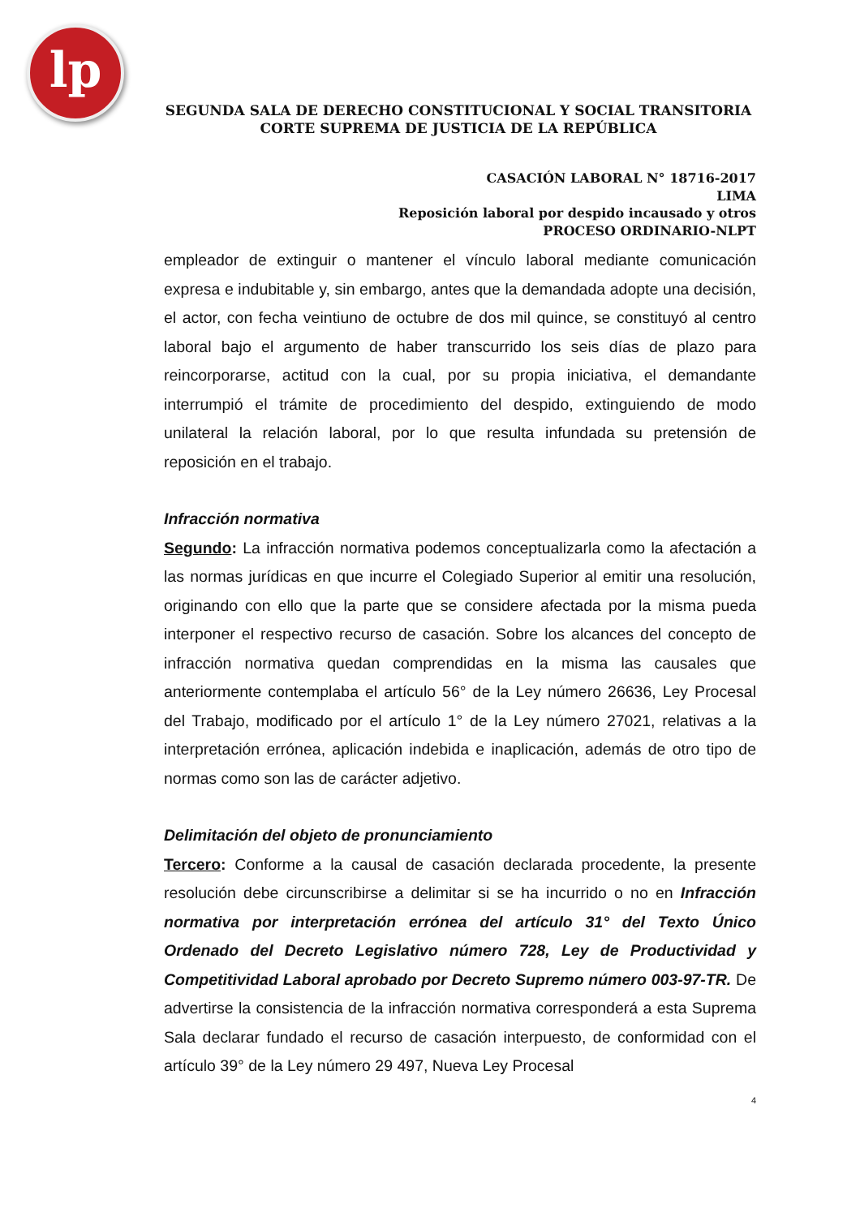lp
SEGUNDA SALA DE DERECHO CONSTITUCIONAL Y SOCIAL TRANSITORIA
CORTE SUPREMA DE JUSTICIA DE LA REPÚBLICA
CASACIÓN LABORAL N° 18716-2017
LIMA
Reposición laboral por despido incausado y otros
PROCESO ORDINARIO-NLPT
empleador de extinguir o mantener el vínculo laboral mediante comunicación expresa e indubitable y, sin embargo, antes que la demandada adopte una decisión, el actor, con fecha veintiuno de octubre de dos mil quince, se constituyó al centro laboral bajo el argumento de haber transcurrido los seis días de plazo para reincorporarse, actitud con la cual, por su propia iniciativa, el demandante interrumpió el trámite de procedimiento del despido, extinguiendo de modo unilateral la relación laboral, por lo que resulta infundada su pretensión de reposición en el trabajo.
Infracción normativa
Segundo: La infracción normativa podemos conceptualizarla como la afectación a las normas jurídicas en que incurre el Colegiado Superior al emitir una resolución, originando con ello que la parte que se considere afectada por la misma pueda interponer el respectivo recurso de casación. Sobre los alcances del concepto de infracción normativa quedan comprendidas en la misma las causales que anteriormente contemplaba el artículo 56° de la Ley número 26636, Ley Procesal del Trabajo, modificado por el artículo 1° de la Ley número 27021, relativas a la interpretación errónea, aplicación indebida e inaplicación, además de otro tipo de normas como son las de carácter adjetivo.
Delimitación del objeto de pronunciamiento
Tercero: Conforme a la causal de casación declarada procedente, la presente resolución debe circunscribirse a delimitar si se ha incurrido o no en Infracción normativa por interpretación errónea del artículo 31° del Texto Único Ordenado del Decreto Legislativo número 728, Ley de Productividad y Competitividad Laboral aprobado por Decreto Supremo número 003-97-TR. De advertirse la consistencia de la infracción normativa corresponderá a esta Suprema Sala declarar fundado el recurso de casación interpuesto, de conformidad con el artículo 39° de la Ley número 29 497, Nueva Ley Procesal
4